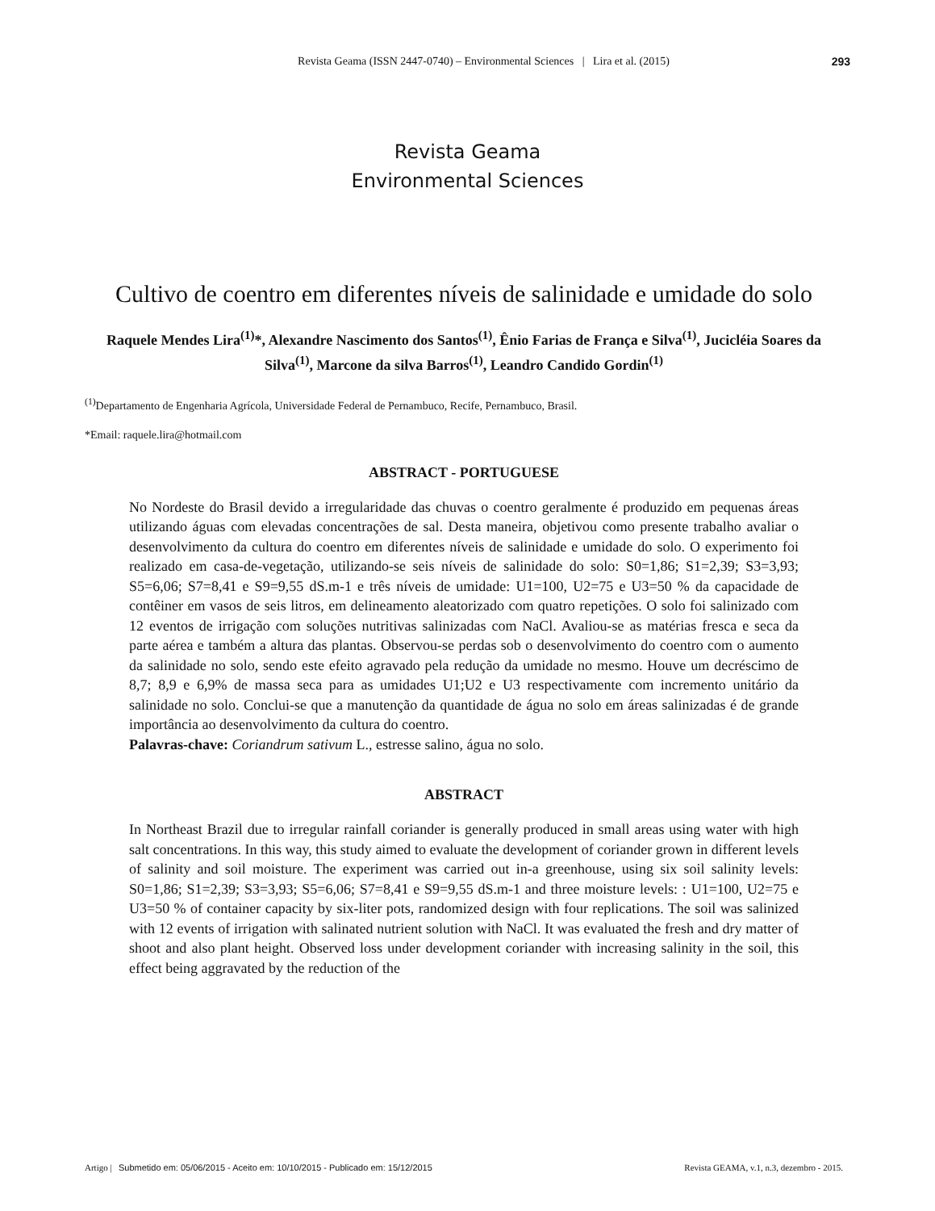Revista Geama (ISSN 2447-0740) – Environmental Sciences | Lira et al. (2015)
293
Revista Geama
Environmental Sciences
Cultivo de coentro em diferentes níveis de salinidade e umidade do solo
Raquele Mendes Lira<sup>(1)</sup>*, Alexandre Nascimento dos Santos<sup>(1)</sup>, Ênio Farias de França e Silva<sup>(1)</sup>, Jucicléia Soares da Silva<sup>(1)</sup>, Marcone da silva Barros<sup>(1)</sup>, Leandro Candido Gordin<sup>(1)</sup>
<sup>(1)</sup> Departamento de Engenharia Agrícola, Universidade Federal de Pernambuco, Recife, Pernambuco, Brasil.
*Email: raquele.lira@hotmail.com
ABSTRACT - PORTUGUESE
No Nordeste do Brasil devido a irregularidade das chuvas o coentro geralmente é produzido em pequenas áreas utilizando águas com elevadas concentrações de sal. Desta maneira, objetivou como presente trabalho avaliar o desenvolvimento da cultura do coentro em diferentes níveis de salinidade e umidade do solo. O experimento foi realizado em casa-de-vegetação, utilizando-se seis níveis de salinidade do solo: S0=1,86; S1=2,39; S3=3,93; S5=6,06; S7=8,41 e S9=9,55 dS.m-1 e três níveis de umidade: U1=100, U2=75 e U3=50 % da capacidade de contêiner em vasos de seis litros, em delineamento aleatorizado com quatro repetições. O solo foi salinizado com 12 eventos de irrigação com soluções nutritivas salinizadas com NaCl. Avaliou-se as matérias fresca e seca da parte aérea e também a altura das plantas. Observou-se perdas sob o desenvolvimento do coentro com o aumento da salinidade no solo, sendo este efeito agravado pela redução da umidade no mesmo. Houve um decréscimo de 8,7; 8,9 e 6,9% de massa seca para as umidades U1;U2 e U3 respectivamente com incremento unitário da salinidade no solo. Conclui-se que a manutenção da quantidade de água no solo em áreas salinizadas é de grande importância ao desenvolvimento da cultura do coentro.
Palavras-chave: Coriandrum sativum L., estresse salino, água no solo.
ABSTRACT
In Northeast Brazil due to irregular rainfall coriander is generally produced in small areas using water with high salt concentrations. In this way, this study aimed to evaluate the development of coriander grown in different levels of salinity and soil moisture. The experiment was carried out in-a greenhouse, using six soil salinity levels: S0=1,86; S1=2,39; S3=3,93; S5=6,06; S7=8,41 e S9=9,55 dS.m-1 and three moisture levels: : U1=100, U2=75 e U3=50 % of container capacity by six-liter pots, randomized design with four replications. The soil was salinized with 12 events of irrigation with salinated nutrient solution with NaCl. It was evaluated the fresh and dry matter of shoot and also plant height. Observed loss under development coriander with increasing salinity in the soil, this effect being aggravated by the reduction of the
Artigo | Submetido em: 05/06/2015 - Aceito em: 10/10/2015 - Publicado em: 15/12/2015 Revista GEAMA, v.1, n.3, dezembro - 2015.